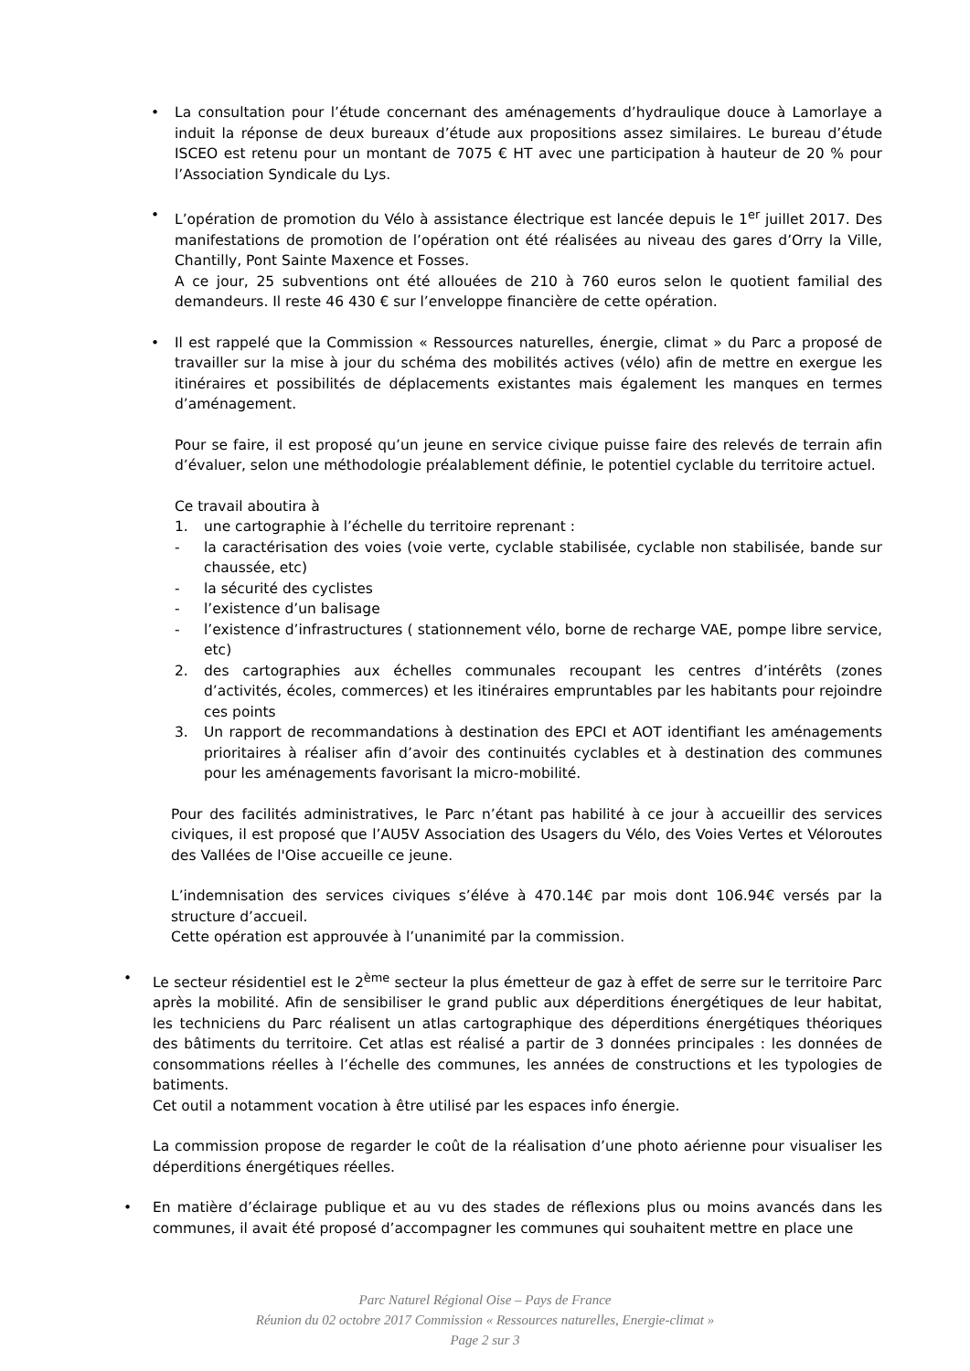• La consultation pour l’étude concernant des aménagements d’hydraulique douce à Lamorlaye a induit la réponse de deux bureaux d’étude aux propositions assez similaires. Le bureau d’étude ISCEO est retenu pour un montant de 7075 € HT avec une participation à hauteur de 20 % pour l’Association Syndicale du Lys.
• L’opération de promotion du Vélo à assistance électrique est lancée depuis le 1<sup>er</sup> juillet 2017. Des manifestations de promotion de l’opération ont été réalisées au niveau des gares d’Orry la Ville, Chantilly, Pont Sainte Maxence et Fosses.
A ce jour, 25 subventions ont été allouées de 210 à 760 euros selon le quotient familial des demandeurs. Il reste 46 430 € sur l’enveloppe financière de cette opération.
• Il est rappelé que la Commission « Ressources naturelles, énergie, climat » du Parc a proposé de travailler sur la mise à jour du schéma des mobilités actives (vélo) afin de mettre en exergue les itinéraires et possibilités de déplacements existantes mais également les manques en termes d’aménagement.
Pour se faire, il est proposé qu’un jeune en service civique puisse faire des relevés de terrain afin d’évaluer, selon une méthodologie préalablement définie, le potentiel cyclable du territoire actuel.
Ce travail aboutira à
1. une cartographie à l’échelle du territoire reprenant :
- la caractérisation des voies (voie verte, cyclable stabilisée, cyclable non stabilisée, bande sur chaussée, etc)
- la sécurité des cyclistes
- l’existence d’un balisage
- l’existence d’infrastructures ( stationnement vélo, borne de recharge VAE, pompe libre service, etc)
2. des cartographies aux échelles communales recoupant les centres d’intérêts (zones d’activités, écoles, commerces) et les itinéraires empruntables par les habitants pour rejoindre ces points
3. Un rapport de recommandations à destination des EPCI et AOT identifiant les aménagements prioritaires à réaliser afin d’avoir des continuités cyclables et à destination des communes pour les aménagements favorisant la micro-mobilité.
Pour des facilités administratives, le Parc n’étant pas habilité à ce jour à accueillir des services civiques, il est proposé que l’AU5V Association des Usagers du Vélo, des Voies Vertes et Véloroutes des Vallées de l'Oise accueille ce jeune.
L’indemnisation des services civiques s’éléve à 470.14€ par mois dont 106.94€ versés par la structure d’accueil.
Cette opération est approuvée à l’unanimité par la commission.
• Le secteur résidentiel est le 2<sup>ème</sup> secteur la plus émetteur de gaz à effet de serre sur le territoire Parc après la mobilité. Afin de sensibiliser le grand public aux déperditions énergétiques de leur habitat, les techniciens du Parc réalisent un atlas cartographique des déperditions énergétiques théoriques des bâtiments du territoire. Cet atlas est réalisé a partir de 3 données principales : les données de consommations réelles à l’échelle des communes, les années de constructions et les typologies de batiments.
Cet outil a notamment vocation à être utilisé par les espaces info énergie.
La commission propose de regarder le coût de la réalisation d’une photo aérienne pour visualiser les déperditions énergétiques réelles.
• En matière d’éclairage publique et au vu des stades de réflexions plus ou moins avancés dans les communes, il avait été proposé d’accompagner les communes qui souhaitent mettre en place une
Parc Naturel Régional Oise – Pays de France
Réunion du 02 octobre 2017 Commission « Ressources naturelles, Energie-climat »
Page 2 sur 3